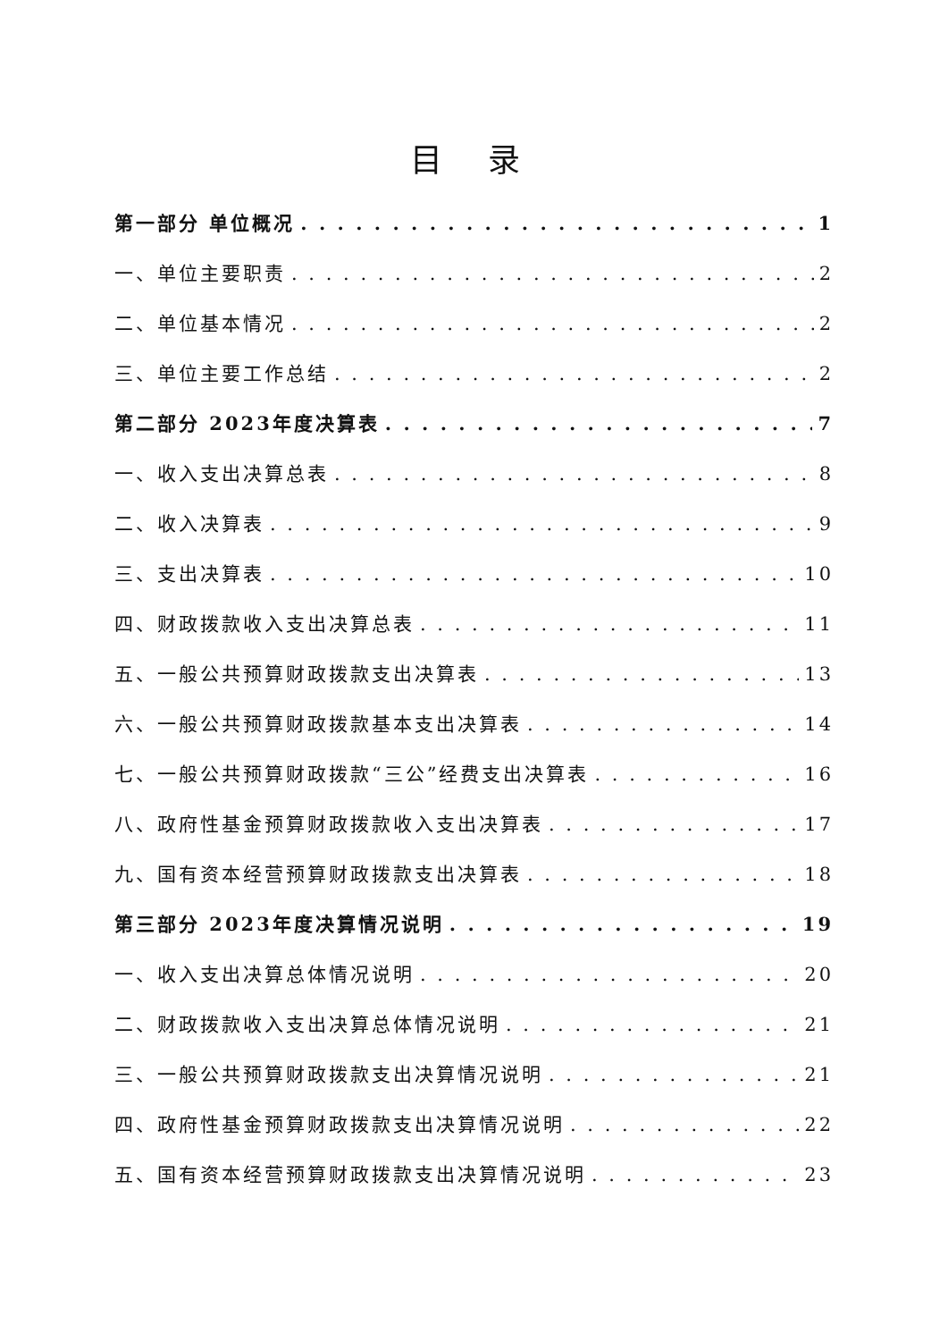目 录
第一部分 单位概况 1
一、单位主要职责 2
二、单位基本情况 2
三、单位主要工作总结 2
第二部分 2023年度决算表 7
一、收入支出决算总表 8
二、收入决算表 9
三、支出决算表 10
四、财政拨款收入支出决算总表 11
五、一般公共预算财政拨款支出决算表 13
六、一般公共预算财政拨款基本支出决算表 14
七、一般公共预算财政拨款“三公”经费支出决算表 16
八、政府性基金预算财政拨款收入支出决算表 17
九、国有资本经营预算财政拨款支出决算表 18
第三部分 2023年度决算情况说明 19
一、收入支出决算总体情况说明 20
二、财政拨款收入支出决算总体情况说明 21
三、一般公共预算财政拨款支出决算情况说明 21
四、政府性基金预算财政拨款支出决算情况说明 22
五、国有资本经营预算财政拨款支出决算情况说明 23